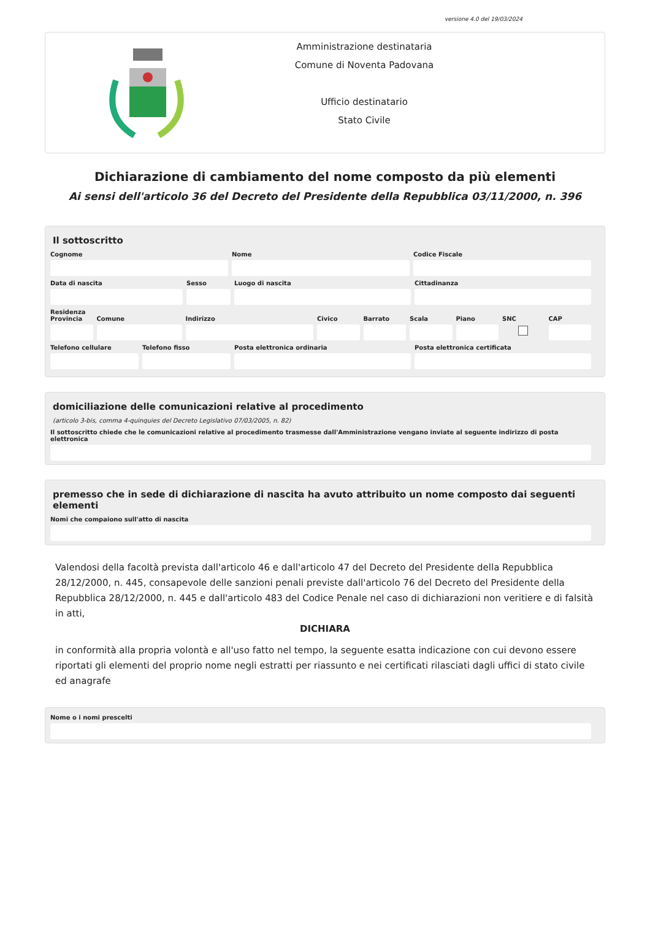versione 4.0 del 19/03/2024
Amministrazione destinataria
Comune di Noventa Padovana
Ufficio destinatario
Stato Civile
Dichiarazione di cambiamento del nome composto da più elementi
Ai sensi dell'articolo 36 del Decreto del Presidente della Repubblica 03/11/2000, n. 396
Il sottoscritto
Cognome Nome Codice Fiscale
Data di nascita Sesso Luogo di nascita Cittadinanza
Residenza
Provincia Comune Indirizzo Civico Barrato Scala Piano SNC CAP
Telefono cellulare Telefono fisso Posta elettronica ordinaria Posta elettronica certificata
domiciliazione delle comunicazioni relative al procedimento
(articolo 3-bis, comma 4-quinquies del Decreto Legislativo 07/03/2005, n. 82)
Il sottoscritto chiede che le comunicazioni relative al procedimento trasmesse dall'Amministrazione vengano inviate al seguente indirizzo di posta elettronica
premesso che in sede di dichiarazione di nascita ha avuto attribuito un nome composto dai seguenti elementi
Nomi che compaiono sull'atto di nascita
Valendosi della facoltà prevista dall'articolo 46 e dall'articolo 47 del Decreto del Presidente della Repubblica 28/12/2000, n. 445, consapevole delle sanzioni penali previste dall'articolo 76 del Decreto del Presidente della Repubblica 28/12/2000, n. 445 e dall'articolo 483 del Codice Penale nel caso di dichiarazioni non veritiere e di falsità in atti,
DICHIARA
in conformità alla propria volontà e all'uso fatto nel tempo, la seguente esatta indicazione con cui devono essere riportati gli elementi del proprio nome negli estratti per riassunto e nei certificati rilasciati dagli uffici di stato civile ed anagrafe
Nome o i nomi prescelti